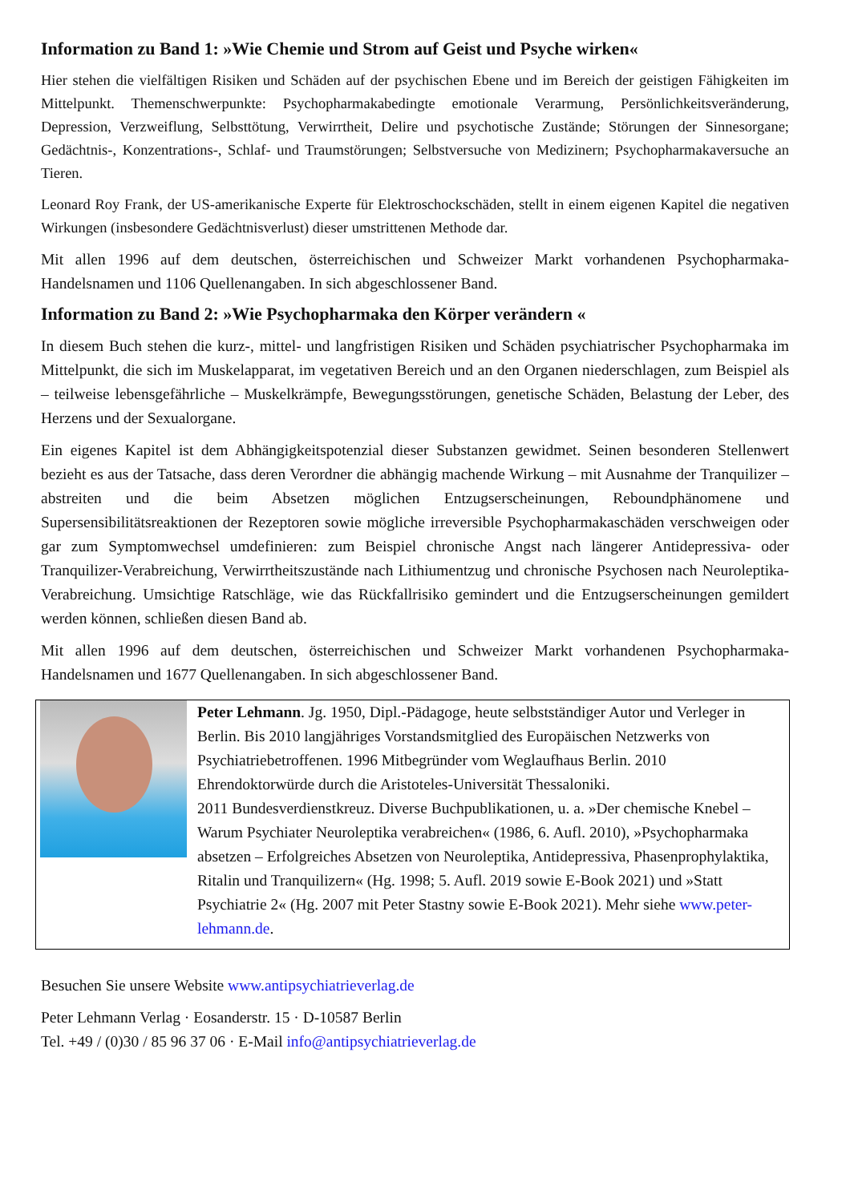Information zu Band 1: »Wie Chemie und Strom auf Geist und Psyche wirken«
Hier stehen die vielfältigen Risiken und Schäden auf der psychischen Ebene und im Bereich der geistigen Fähigkeiten im Mittelpunkt. Themenschwerpunkte: Psychopharmakabedingte emotionale Verarmung, Persönlichkeitsveränderung, Depression, Verzweiflung, Selbsttötung, Verwirrtheit, Delire und psychotische Zustände; Störungen der Sinnesorgane; Gedächtnis-, Konzentrations-, Schlaf- und Traumstörungen; Selbstversuche von Medizinern; Psychopharmakaversuche an Tieren.
Leonard Roy Frank, der US-amerikanische Experte für Elektroschockschäden, stellt in einem eigenen Kapitel die negativen Wirkungen (insbesondere Gedächtnisverlust) dieser umstrittenen Methode dar.
Mit allen 1996 auf dem deutschen, österreichischen und Schweizer Markt vorhandenen Psychopharmaka-Handelsnamen und 1106 Quellenangaben. In sich abgeschlossener Band.
Information zu Band 2: »Wie Psychopharmaka den Körper verändern «
In diesem Buch stehen die kurz-, mittel- und langfristigen Risiken und Schäden psychiatrischer Psychopharmaka im Mittelpunkt, die sich im Muskelapparat, im vegetativen Bereich und an den Organen niederschlagen, zum Beispiel als – teilweise lebensgefährliche – Muskelkrämpfe, Bewegungsstörungen, genetische Schäden, Belastung der Leber, des Herzens und der Sexualorgane.
Ein eigenes Kapitel ist dem Abhängigkeitspotenzial dieser Substanzen gewidmet. Seinen besonderen Stellenwert bezieht es aus der Tatsache, dass deren Verordner die abhängig machende Wirkung – mit Ausnahme der Tranquilizer – abstreiten und die beim Absetzen möglichen Entzugserscheinungen, Reboundphänomene und Supersensibilitätsreaktionen der Rezeptoren sowie mögliche irreversible Psychopharmakaschäden verschweigen oder gar zum Symptomwechsel umdefinieren: zum Beispiel chronische Angst nach längerer Antidepressiva- oder Tranquilizer-Verabreichung, Verwirrtheitszustände nach Lithiumentzug und chronische Psychosen nach Neuroleptika-Verabreichung. Umsichtige Ratschläge, wie das Rückfallrisiko gemindert und die Entzugserscheinungen gemildert werden können, schließen diesen Band ab.
Mit allen 1996 auf dem deutschen, österreichischen und Schweizer Markt vorhandenen Psychopharmaka-Handelsnamen und 1677 Quellenangaben. In sich abgeschlossener Band.
Peter Lehmann. Jg. 1950, Dipl.-Pädagoge, heute selbstständiger Autor und Verleger in Berlin. Bis 2010 langjähriges Vorstandsmitglied des Europäischen Netzwerks von Psychiatriebetroffenen. 1996 Mitbegründer vom Weglaufhaus Berlin. 2010 Ehrendoktorwürde durch die Aristoteles-Universität Thessaloniki.
2011 Bundesverdienstkreuz. Diverse Buchpublikationen, u. a. »Der chemische Knebel – Warum Psychiater Neuroleptika verabreichen« (1986, 6. Aufl. 2010), »Psychopharmaka absetzen – Erfolgreiches Absetzen von Neuroleptika, Antidepressiva, Phasenprophylaktika, Ritalin und Tranquilizern« (Hg. 1998; 5. Aufl. 2019 sowie E-Book 2021) und »Statt Psychiatrie 2« (Hg. 2007 mit Peter Stastny sowie E-Book 2021). Mehr siehe www.peter-lehmann.de.
Besuchen Sie unsere Website www.antipsychiatrieverlag.de
Peter Lehmann Verlag · Eosanderstr. 15 · D-10587 Berlin
Tel. +49 / (0)30 / 85 96 37 06 · E-Mail info@antipsychiatrieverlag.de